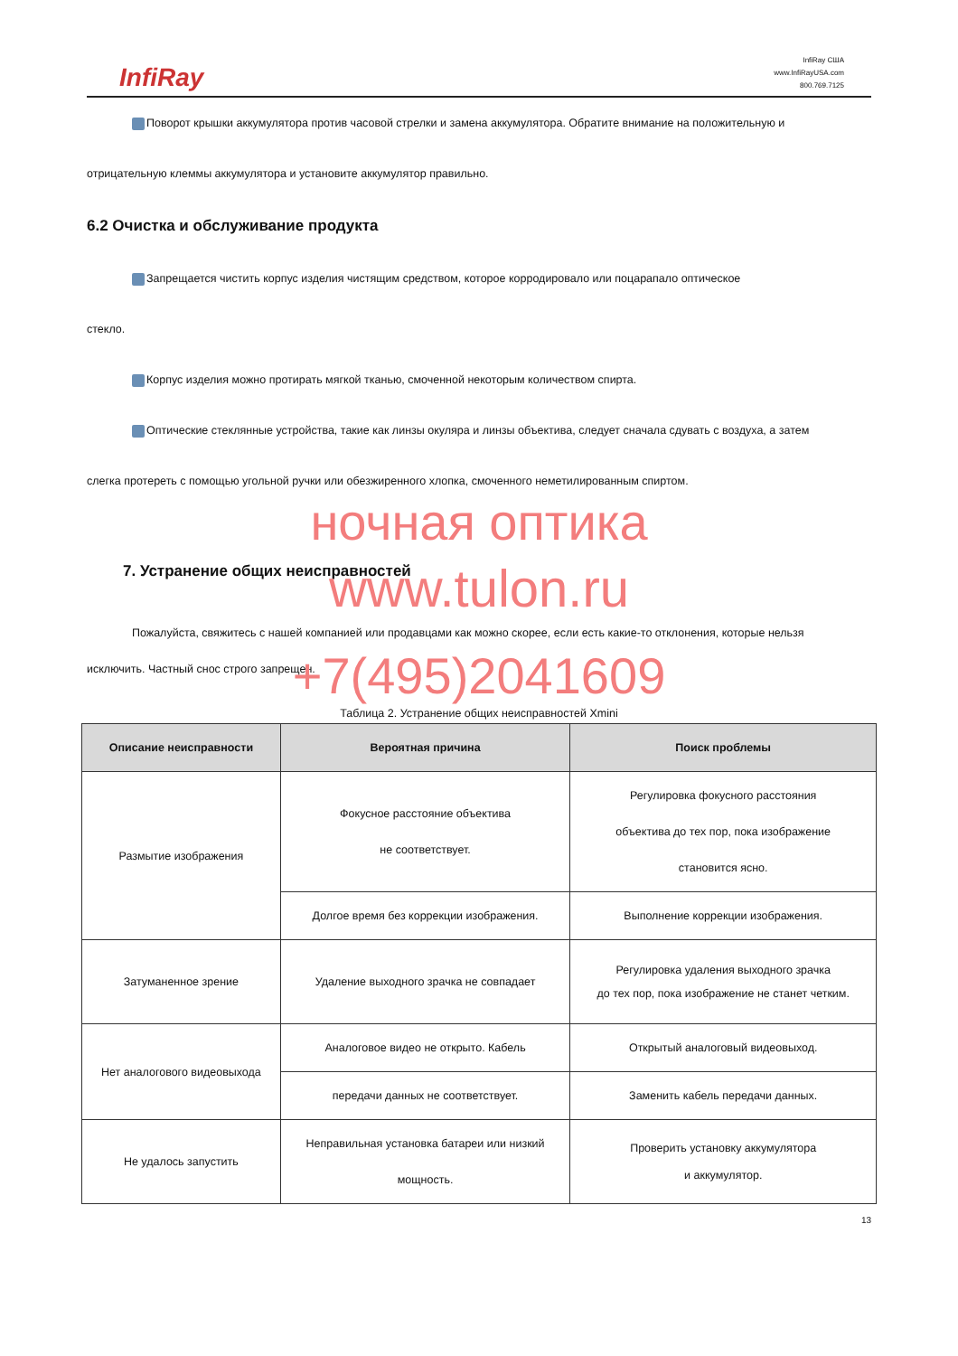InfiRay
InfiRay США
www.InfiRayUSA.com
800.769.7125
Поворот крышки аккумулятора против часовой стрелки и замена аккумулятора. Обратите внимание на положительную и
отрицательную клеммы аккумулятора и установите аккумулятор правильно.
6.2 Очистка и обслуживание продукта
Запрещается чистить корпус изделия чистящим средством, которое корродировало или поцарапало оптическое
стекло.
Корпус изделия можно протирать мягкой тканью, смоченной некоторым количеством спирта.
Оптические стеклянные устройства, такие как линзы окуляра и линзы объектива, следует сначала сдувать с воздуха, а затем
слегка протереть с помощью угольной ручки или обезжиренного хлопка, смоченного неметилированным спиртом.
ночная оптика
7. Устранение общих неисправностей
www.tulon.ru
Пожалуйста, свяжитесь с нашей компанией или продавцами как можно скорее, если есть какие-то отклонения, которые нельзя
исключить. Частный снос строго запрещен.
+7(495)2041609
Таблица 2. Устранение общих неисправностей Xmini
| Описание неисправности | Вероятная причина | Поиск проблемы |
| --- | --- | --- |
| Размытие изображения | Фокусное расстояние объектива не соответствует. | Регулировка фокусного расстояния объектива до тех пор, пока изображение становится ясно. |
| | Долгое время без коррекции изображения. | Выполнение коррекции изображения. |
| Затуманенное зрение | Удаление выходного зрачка не совпадает | Регулировка удаления выходного зрачка до тех пор, пока изображение не станет четким. |
| Нет аналогового видеовыхода | Аналоговое видео не открыто. Кабель | Открытый аналоговый видеовыход. |
| | передачи данных не соответствует. | Заменить кабель передачи данных. |
| Не удалось запустить | Неправильная установка батареи или низкий мощность. | Проверить установку аккумулятора и аккумулятор. |
13